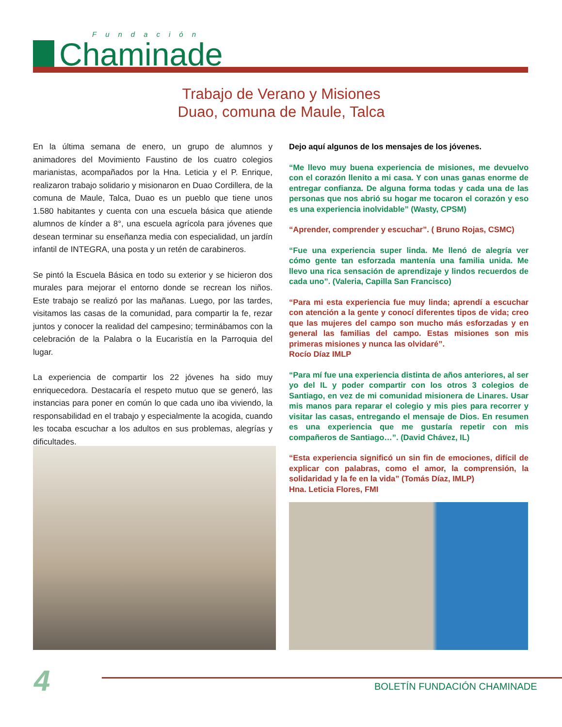Fundación
Chaminade
Trabajo de Verano y Misiones
Duao, comuna de Maule, Talca
En la última semana de enero, un grupo de alumnos y animadores del Movimiento Faustino de los cuatro colegios marianistas, acompañados por la Hna. Leticia y el P. Enrique, realizaron trabajo solidario y misionaron en Duao Cordillera, de la comuna de Maule, Talca, Duao es un pueblo que tiene unos 1.580 habitantes y cuenta con una escuela básica que atiende alumnos de kínder a 8°, una escuela agrícola para jóvenes que desean terminar su enseñanza media con especialidad, un jardín infantil de INTEGRA, una posta y un retén de carabineros.
Se pintó la Escuela Básica en todo su exterior y se hicieron dos murales para mejorar el entorno donde se recrean los niños. Este trabajo se realizó por las mañanas. Luego, por las tardes, visitamos las casas de la comunidad, para compartir la fe, rezar juntos y conocer la realidad del campesino; terminábamos con la celebración de la Palabra o la Eucaristía en la Parroquia del lugar.
La experiencia de compartir los 22 jóvenes ha sido muy enriquecedora. Destacaría el respeto mutuo que se generó, las instancias para poner en común lo que cada uno iba viviendo, la responsabilidad en el trabajo y especialmente la acogida, cuando les tocaba escuchar a los adultos en sus problemas, alegrías y dificultades.
Dejo aquí algunos de los mensajes de los jóvenes.
“Me llevo muy buena experiencia de misiones, me devuelvo con el corazón llenito a mi casa. Y con unas ganas enorme de entregar confianza. De alguna forma todas y cada una de las personas que nos abrió su hogar me tocaron el corazón y eso es una experiencia inolvidable” (Wasty, CPSM)
“Aprender, comprender y escuchar”. ( Bruno Rojas, CSMC)
“Fue una experiencia super linda. Me llenó de alegría ver cómo gente tan esforzada mantenía una familia unida. Me llevo una rica sensación de aprendizaje y lindos recuerdos de cada uno”. (Valeria, Capilla San Francisco)
“Para mi esta experiencia fue muy linda; aprendí a escuchar con atención a la gente y conocí diferentes tipos de vida; creo que las mujeres del campo son mucho más esforzadas y en general las familias del campo. Estas misiones son mis primeras misiones y nunca las olvidaré”.
Rocío Díaz IMLP
“Para mí fue una experiencia distinta de años anteriores, al ser yo del IL y poder compartir con los otros 3 colegios de Santiago, en vez de mi comunidad misionera de Linares. Usar mis manos para reparar el colegio y mis pies para recorrer y visitar las casas, entregando el mensaje de Dios. En resumen es una experiencia que me gustaría repetir con mis compañeros de Santiago…”. (David Chávez, IL)
“Esta experiencia significó un sin fin de emociones, difícil de explicar con palabras, como el amor, la comprensión, la solidaridad y la fe en la vida” (Tomás Díaz, IMLP)
Hna. Leticia Flores, FMI
4 BOLETÍN FUNDACIÓN CHAMINADE